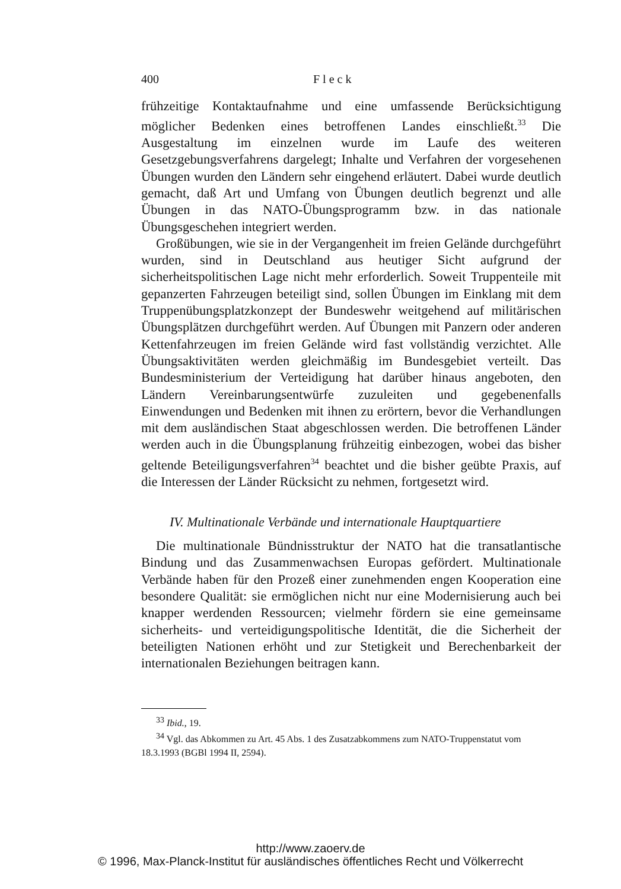400 F l e c k
frühzeitige Kontaktaufnahme und eine umfassende Berücksichtigung möglicher Bedenken eines betroffenen Landes einschließt.<sup>33</sup> Die Ausgestaltung im einzelnen wurde im Laufe des weiteren Gesetzgebungsverfahrens dargelegt; Inhalte und Verfahren der vorgesehenen Übungen wurden den Ländern sehr eingehend erläutert. Dabei wurde deutlich gemacht, daß Art und Umfang von Übungen deutlich begrenzt und alle Übungen in das NATO-Übungsprogramm bzw. in das nationale Übungsgeschehen integriert werden.
Großübungen, wie sie in der Vergangenheit im freien Gelände durchgeführt wurden, sind in Deutschland aus heutiger Sicht aufgrund der sicherheitspolitischen Lage nicht mehr erforderlich. Soweit Truppenteile mit gepanzerten Fahrzeugen beteiligt sind, sollen Übungen im Einklang mit dem Truppenübungsplatzkonzept der Bundeswehr weitgehend auf militärischen Übungsplätzen durchgeführt werden. Auf Übungen mit Panzern oder anderen Kettenfahrzeugen im freien Gelände wird fast vollständig verzichtet. Alle Übungsaktivitäten werden gleichmäßig im Bundesgebiet verteilt. Das Bundesministerium der Verteidigung hat darüber hinaus angeboten, den Ländern Vereinbarungsentwürfe zuzuleiten und gegebenenfalls Einwendungen und Bedenken mit ihnen zu erörtern, bevor die Verhandlungen mit dem ausländischen Staat abgeschlossen werden. Die betroffenen Länder werden auch in die Übungsplanung frühzeitig einbezogen, wobei das bisher geltende Beteiligungsverfahren<sup>34</sup> beachtet und die bisher geübte Praxis, auf die Interessen der Länder Rücksicht zu nehmen, fortgesetzt wird.
IV. Multinationale Verbände und internationale Hauptquartiere
Die multinationale Bündnisstruktur der NATO hat die transatlantische Bindung und das Zusammenwachsen Europas gefördert. Multinationale Verbände haben für den Prozeß einer zunehmenden engen Kooperation eine besondere Qualität: sie ermöglichen nicht nur eine Modernisierung auch bei knapper werdenden Ressourcen; vielmehr fördern sie eine gemeinsame sicherheits- und verteidigungspolitische Identität, die die Sicherheit der beteiligten Nationen erhöht und zur Stetigkeit und Berechenbarkeit der internationalen Beziehungen beitragen kann.
<sup>33</sup> Ibid., 19.
<sup>34</sup> Vgl. das Abkommen zu Art. 45 Abs. 1 des Zusatzabkommens zum NATO-Truppenstatut vom 18.3.1993 (BGBl 1994 II, 2594).
http://www.zaoerv.de
© 1996, Max-Planck-Institut für ausländisches öffentliches Recht und Völkerrecht